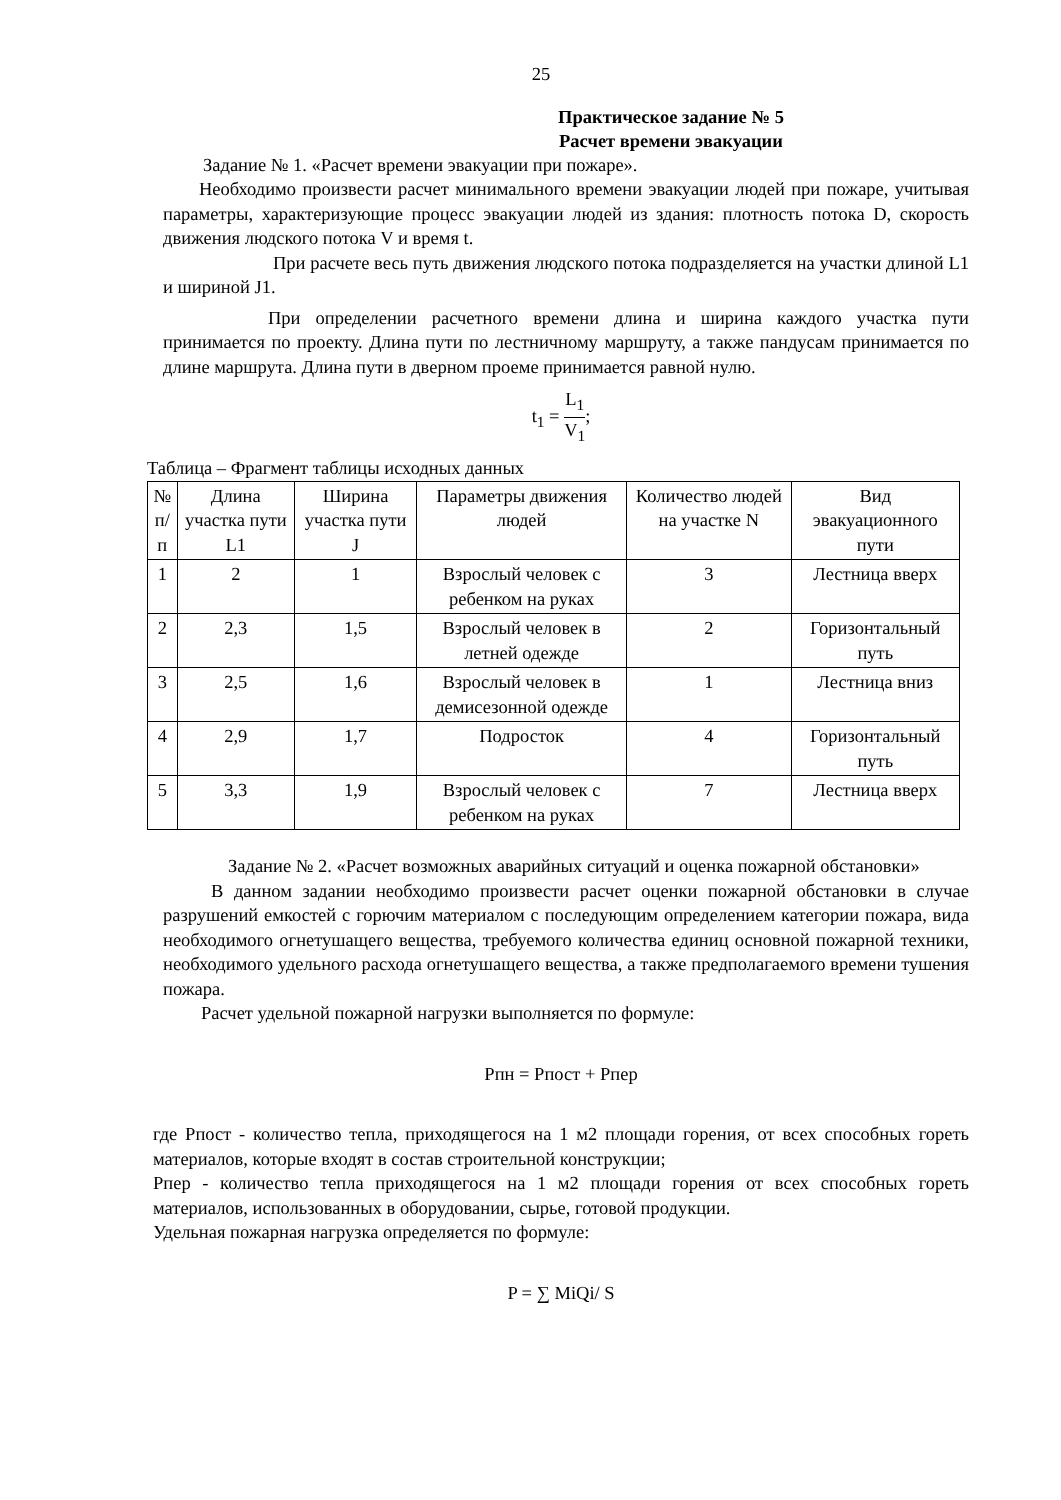25
Практическое задание № 5
Расчет времени эвакуации
Задание № 1. «Расчет времени эвакуации при пожаре».
Необходимо произвести расчет минимального времени эвакуации людей при пожаре, учитывая параметры, характеризующие процесс эвакуации людей из здания: плотность потока D, скорость движения людского потока V и время t.
При расчете весь путь движения людского потока подразделяется на участки длиной L1 и шириной J1.
При определении расчетного времени длина и ширина каждого участка пути принимается по проекту. Длина пути по лестничному маршруту, а также пандусам принимается по длине маршрута. Длина пути в дверном проеме принимается равной нулю.
t<sub>1</sub> = L<sub>1</sub> V<sub>1</sub>;
Таблица – Фрагмент таблицы исходных данных
| № п/п | Длина участка пути L1 | Ширина участка пути J | Параметры движения людей | Количество людей на участке N | Вид эвакуационного пути |
| 1 | 2 | 1 | Взрослый человек с ребенком на руках | 3 | Лестница вверх |
| 2 | 2,3 | 1,5 | Взрослый человек в летней одежде | 2 | Горизонтальный путь |
| 3 | 2,5 | 1,6 | Взрослый человек в демисезонной одежде | 1 | Лестница вниз |
| 4 | 2,9 | 1,7 | Подросток | 4 | Горизонтальный путь |
| 5 | 3,3 | 1,9 | Взрослый человек с ребенком на руках | 7 | Лестница вверх |
Задание № 2. «Расчет возможных аварийных ситуаций и оценка пожарной обстановки»
В данном задании необходимо произвести расчет оценки пожарной обстановки в случае разрушений емкостей с горючим материалом с последующим определением категории пожара, вида необходимого огнетушащего вещества, требуемого количества единиц основной пожарной техники, необходимого удельного расхода огнетушащего вещества, а также предполагаемого времени тушения пожара.
Расчет удельной пожарной нагрузки выполняется по формуле:
Рпн = Рпост + Рпер
где Рпост - количество тепла, приходящегося на 1 м2 площади горения, от всех способных гореть материалов, которые входят в состав строительной конструкции;
Рпер - количество тепла приходящегося на 1 м2 площади горения от всех способных гореть материалов, использованных в оборудовании, сырье, готовой продукции.
Удельная пожарная нагрузка определяется по формуле:
P = ∑ MiQi/ S